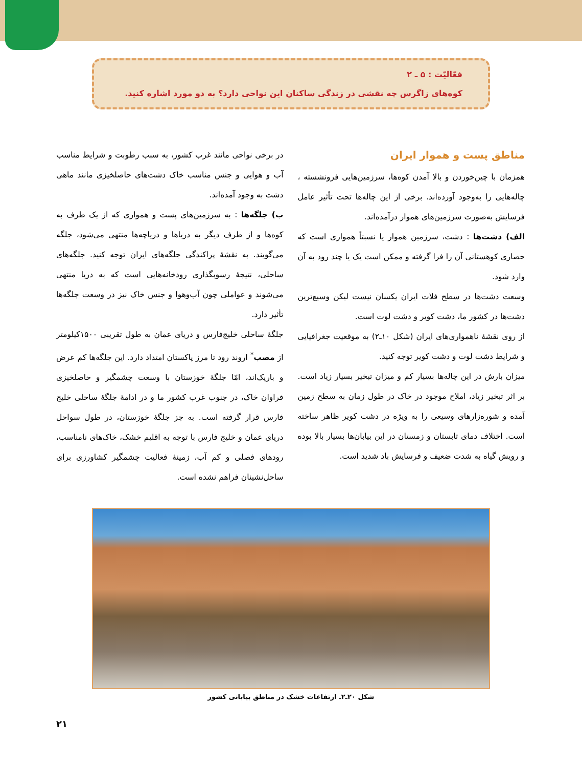فعّالیّت : ۵ ـ ۲
کوه‌های زاگرس چه نقشی در زندگی ساکنان این نواحی دارد؟ به دو مورد اشاره کنید.
مناطق پست و هموار ایران
همزمان با چین‌خوردن و بالا آمدن کوه‌ها، سرزمین‌هایی فرونشسته ، چاله‌هایی را به‌وجود آورده‌اند. برخی از این چاله‌ها تحت تأثیر عامل فرسایش به‌صورت سرزمین‌های هموار درآمده‌اند.
الف) دشت‌ها : دشت، سرزمین هموار یا نسبتاً همواری است که حصاری کوهستانی آن را فرا گرفته و ممکن است یک یا چند رود به آن وارد شود.
وسعت دشت‌ها در سطح فلات ایران یکسان نیست لیکن وسیع‌ترین دشت‌ها در کشور ما، دشت کویر و دشت لوت است.
از روی نقشهٔ ناهمواری‌های ایران (شکل ۱۰ـ۲) به موقعیت جغرافیایی و شرایط دشت لوت و دشت کویر توجه کنید.
میزان بارش در این چاله‌ها بسیار کم و میزان تبخیر بسیار زیاد است. بر اثر تبخیر زیاد، املاح موجود در خاک در طول زمان به سطح زمین آمده و شوره‌زارهای وسیعی را به ویژه در دشت کویر ظاهر ساخته است. اختلاف دمای تابستان و زمستان در این بیابان‌ها بسیار بالا بوده و رویش گیاه به شدت ضعیف و فرسایش باد شدید است.
در برخی نواحی مانند غرب کشور، به سبب رطوبت و شرایط مناسب آب و هوایی و جنس مناسب خاک دشت‌های حاصلخیزی مانند ماهی دشت به وجود آمده‌اند.
ب) جلگه‌ها : به سرزمین‌های پست و همواری که از یک طرف به کوه‌ها و از طرف دیگر به دریاها و دریاچه‌ها منتهی می‌شود، جلگه می‌گویند. به نقشهٔ پراکندگی جلگه‌های ایران توجه کنید. جلگه‌های ساحلی، نتیجهٔ رسوبگذاری رودخانه‌هایی است که به دریا منتهی می‌شوند و عواملی چون آب‌وهوا و جنس خاک نیز در وسعت جلگه‌ها تأثیر دارد.
جلگهٔ ساحلی خلیج‌فارس و دریای عمان به طول تقریبی ۱۵۰۰کیلومتر از مصب<sup>*</sup> اروند رود تا مرز پاکستان امتداد دارد. این جلگه‌ها کم عرض و باریک‌اند، امّا جلگهٔ خوزستان با وسعت چشمگیر و حاصلخیزی فراوان خاک، در جنوب غرب کشور ما و در ادامهٔ جلگهٔ ساحلی خلیج فارس قرار گرفته است. به جز جلگهٔ خوزستان، در طول سواحل دریای عمان و خلیج فارس با توجه به اقلیم خشک، خاک‌های نامناسب، رودهای فصلی و کم آب، زمینهٔ فعالیت چشمگیر کشاورزی برای ساحل‌نشینان فراهم نشده است.
شکل ۲۰ـ۲ـ ارتفاعات خشک در مناطق بیابانی کشور
۲۱